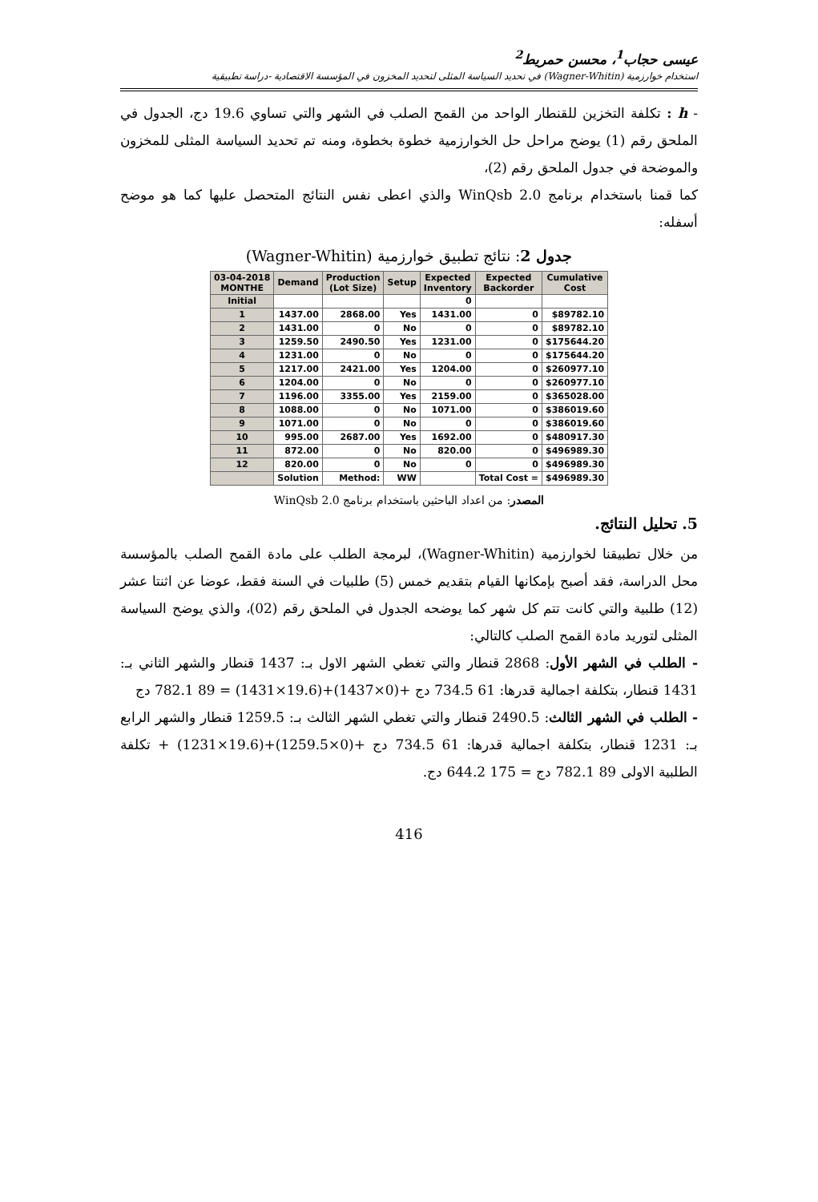عيسى حجاب<sup>1</sup>، محسن حمريط<sup>2</sup>
استخدام خوارزمية (Wagner-Whitin) في تحديد السياسة المثلى لتحديد المخزون في المؤسسة الاقتصادية -دراسة تطبيقية
- h : تكلفة التخزين للقنطار الواحد من القمح الصلب في الشهر والتي تساوي 19.6 دج، الجدول في الملحق رقم (1) يوضح مراحل حل الخوارزمية خطوة بخطوة، ومنه تم تحديد السياسة المثلى للمخزون والموضحة في جدول الملحق رقم (2)،
كما قمنا باستخدام برنامج WinQsb 2.0 والذي اعطى نفس النتائج المتحصل عليها كما هو موضح أسفله:
جدول 2: نتائج تطبيق خوارزمية (Wagner-Whitin)
| 03-04-2018 MONTHE | Demand | Production (Lot Size) | Setup | Expected Inventory | Expected Backorder | Cumulative Cost |
| --- | --- | --- | --- | --- | --- | --- |
| Initial | | | | 0 | | |
| 1 | 1437.00 | 2868.00 | Yes | 1431.00 | 0 | $89782.10 |
| 2 | 1431.00 | 0 | No | 0 | 0 | $89782.10 |
| 3 | 1259.50 | 2490.50 | Yes | 1231.00 | 0 | $175644.20 |
| 4 | 1231.00 | 0 | No | 0 | 0 | $175644.20 |
| 5 | 1217.00 | 2421.00 | Yes | 1204.00 | 0 | $260977.10 |
| 6 | 1204.00 | 0 | No | 0 | 0 | $260977.10 |
| 7 | 1196.00 | 3355.00 | Yes | 2159.00 | 0 | $365028.00 |
| 8 | 1088.00 | 0 | No | 1071.00 | 0 | $386019.60 |
| 9 | 1071.00 | 0 | No | 0 | 0 | $386019.60 |
| 10 | 995.00 | 2687.00 | Yes | 1692.00 | 0 | $480917.30 |
| 11 | 872.00 | 0 | No | 820.00 | 0 | $496989.30 |
| 12 | 820.00 | 0 | No | 0 | 0 | $496989.30 |
| | Solution | Method: | WW | | Total Cost = | $496989.30 |
المصدر: من اعداد الباحثين باستخدام برنامج WinQsb 2.0
5. تحليل النتائج.
من خلال تطبيقنا لخوارزمية (Wagner-Whitin)، لبرمجة الطلب على مادة القمح الصلب بالمؤسسة محل الدراسة، فقد أصبح بإمكانها القيام بتقديم خمس (5) طلبيات في السنة فقط، عوضا عن اثنتا عشر (12) طلبية والتي كانت تتم كل شهر كما يوضحه الجدول في الملحق رقم (02)، والذي يوضح السياسة المثلى لتوريد مادة القمح الصلب كالتالي:
- الطلب في الشهر الأول: 2868 قنطار والتي تغطي الشهر الاول بـ: 1437 قنطار والشهر الثاني بـ: 1431 قنطار، بتكلفة اجمالية قدرها: 61 734.5 دج +(0×1437)+(19.6×1431) = 89 782.1 دج
- الطلب في الشهر الثالث: 2490.5 قنطار والتي تغطي الشهر الثالث بـ: 1259.5 قنطار والشهر الرابع بـ: 1231 قنطار، بتكلفة اجمالية قدرها: 61 734.5 دج +(0×1259.5)+(19.6×1231) + تكلفة الطلبية الاولى 89 782.1 دج = 175 644.2 دج.
416